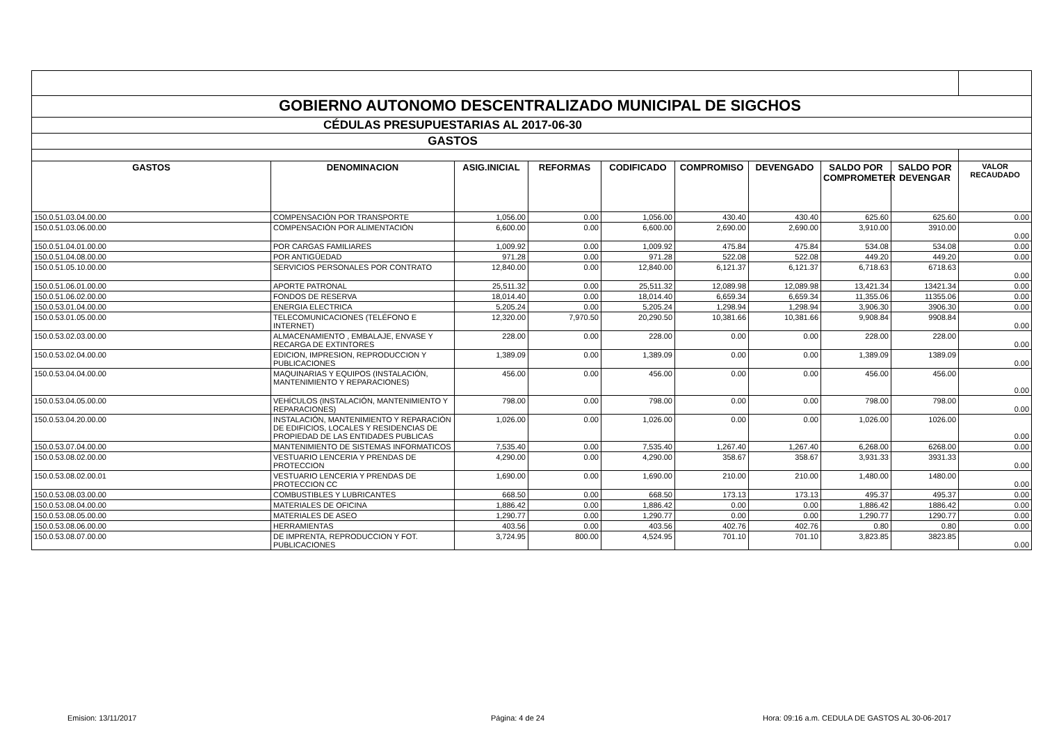| GOBIERNO AUTONOMO DESCENTRALIZADO MUNICIPAL DE SIGCHOS | | | | | | | | | |
| CÉDULAS PRESUPUESTARIAS AL 2017-06-30 | | | | | | | | | |
| GASTOS | | | | | | | | | |
| GASTOS | DENOMINACION | ASIG.INICIAL | REFORMAS | CODIFICADO | COMPROMISO | DEVENGADO | SALDO POR COMPROMETER | SALDO POR DEVENGAR | VALOR RECAUDADO |
| 150.0.51.03.04.00.00 | COMPENSACIÓN POR TRANSPORTE | 1,056.00 | 0.00 | 1,056.00 | 430.40 | 430.40 | 625.60 | 625.60 | 0.00 |
| 150.0.51.03.06.00.00 | COMPENSACIÓN POR ALIMENTACIÓN | 6,600.00 | 0.00 | 6,600.00 | 2,690.00 | 2,690.00 | 3,910.00 | 3910.00 | 0.00 |
| 150.0.51.04.01.00.00 | POR CARGAS FAMILIARES | 1,009.92 | 0.00 | 1,009.92 | 475.84 | 475.84 | 534.08 | 534.08 | 0.00 |
| 150.0.51.04.08.00.00 | POR ANTIGÜEDAD | 971.28 | 0.00 | 971.28 | 522.08 | 522.08 | 449.20 | 449.20 | 0.00 |
| 150.0.51.05.10.00.00 | SERVICIOS PERSONALES POR CONTRATO | 12,840.00 | 0.00 | 12,840.00 | 6,121.37 | 6,121.37 | 6,718.63 | 6718.63 | 0.00 |
| 150.0.51.06.01.00.00 | APORTE PATRONAL | 25,511.32 | 0.00 | 25,511.32 | 12,089.98 | 12,089.98 | 13,421.34 | 13421.34 | 0.00 |
| 150.0.51.06.02.00.00 | FONDOS DE RESERVA | 18,014.40 | 0.00 | 18,014.40 | 6,659.34 | 6,659.34 | 11,355.06 | 11355.06 | 0.00 |
| 150.0.53.01.04.00.00 | ENERGIA ELECTRICA | 5,205.24 | 0.00 | 5,205.24 | 1,298.94 | 1,298.94 | 3,906.30 | 3906.30 | 0.00 |
| 150.0.53.01.05.00.00 | TELECOMUNICACIONES (TELÉFONO E INTERNET) | 12,320.00 | 7,970.50 | 20,290.50 | 10,381.66 | 10,381.66 | 9,908.84 | 9908.84 | 0.00 |
| 150.0.53.02.03.00.00 | ALMACENAMIENTO , EMBALAJE, ENVASE Y RECARGA DE EXTINTORES | 228.00 | 0.00 | 228.00 | 0.00 | 0.00 | 228.00 | 228.00 | 0.00 |
| 150.0.53.02.04.00.00 | EDICION, IMPRESION, REPRODUCCION Y PUBLICACIONES | 1,389.09 | 0.00 | 1,389.09 | 0.00 | 0.00 | 1,389.09 | 1389.09 | 0.00 |
| 150.0.53.04.04.00.00 | MAQUINARIAS Y EQUIPOS (INSTALACIÓN, MANTENIMIENTO Y REPARACIONES) | 456.00 | 0.00 | 456.00 | 0.00 | 0.00 | 456.00 | 456.00 | 0.00 |
| 150.0.53.04.05.00.00 | VEHÍCULOS (INSTALACIÓN, MANTENIMIENTO Y REPARACIONES) | 798.00 | 0.00 | 798.00 | 0.00 | 0.00 | 798.00 | 798.00 | 0.00 |
| 150.0.53.04.20.00.00 | INSTALACIÓN, MANTENIMIENTO Y REPARACIÓN DE EDIFICIOS, LOCALES Y RESIDENCIAS DE PROPIEDAD DE LAS ENTIDADES PUBLICAS | 1,026.00 | 0.00 | 1,026.00 | 0.00 | 0.00 | 1,026.00 | 1026.00 | 0.00 |
| 150.0.53.07.04.00.00 | MANTENIMIENTO DE SISTEMAS INFORMATICOS | 7,535.40 | 0.00 | 7,535.40 | 1,267.40 | 1,267.40 | 6,268.00 | 6268.00 | 0.00 |
| 150.0.53.08.02.00.00 | VESTUARIO LENCERIA Y PRENDAS DE PROTECCION | 4,290.00 | 0.00 | 4,290.00 | 358.67 | 358.67 | 3,931.33 | 3931.33 | 0.00 |
| 150.0.53.08.02.00.01 | VESTUARIO LENCERIA Y PRENDAS DE PROTECCION CC | 1,690.00 | 0.00 | 1,690.00 | 210.00 | 210.00 | 1,480.00 | 1480.00 | 0.00 |
| 150.0.53.08.03.00.00 | COMBUSTIBLES Y LUBRICANTES | 668.50 | 0.00 | 668.50 | 173.13 | 173.13 | 495.37 | 495.37 | 0.00 |
| 150.0.53.08.04.00.00 | MATERIALES DE OFICINA | 1,886.42 | 0.00 | 1,886.42 | 0.00 | 0.00 | 1,886.42 | 1886.42 | 0.00 |
| 150.0.53.08.05.00.00 | MATERIALES DE ASEO | 1,290.77 | 0.00 | 1,290.77 | 0.00 | 0.00 | 1,290.77 | 1290.77 | 0.00 |
| 150.0.53.08.06.00.00 | HERRAMIENTAS | 403.56 | 0.00 | 403.56 | 402.76 | 402.76 | 0.80 | 0.80 | 0.00 |
| 150.0.53.08.07.00.00 | DE IMPRENTA, REPRODUCCION Y FOT. PUBLICACIONES | 3,724.95 | 800.00 | 4,524.95 | 701.10 | 701.10 | 3,823.85 | 3823.85 | 0.00 |
Emision: 13/11/2017 Página: 4 de 24
Hora: 09:16 a.m. CEDULA DE GASTOS AL 30-06-2017